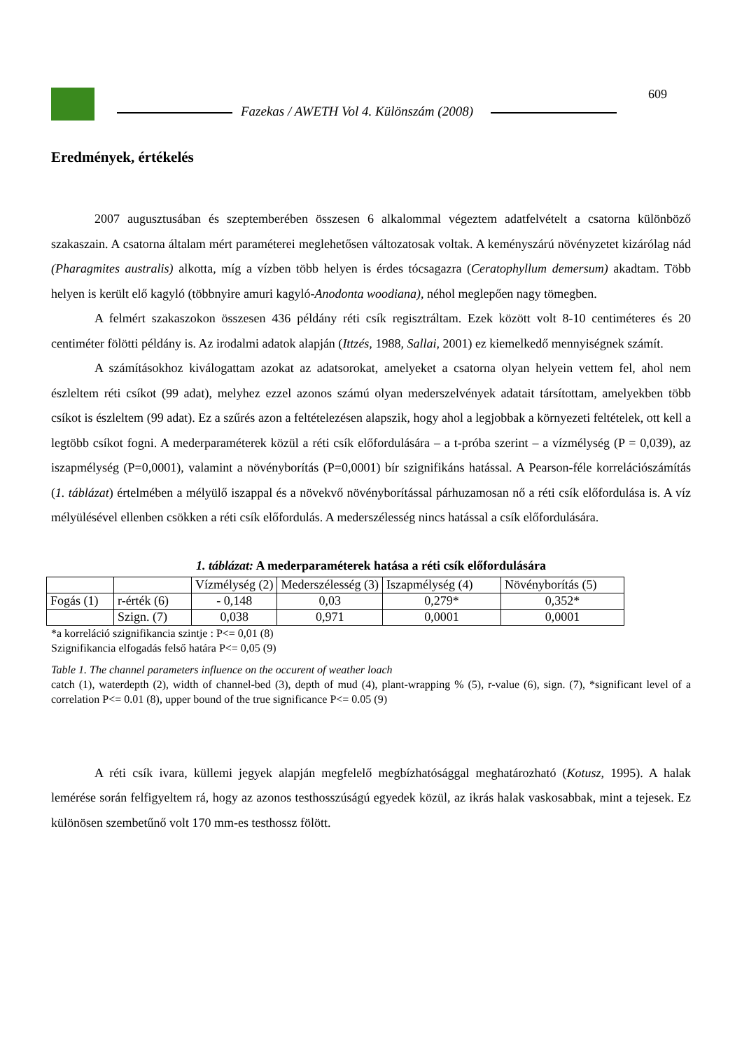Fazekas / AWETH Vol 4. Különszám (2008)
609
Eredmények, értékelés
2007 augusztusában és szeptemberében összesen 6 alkalommal végeztem adatfelvételt a csatorna különböző szakaszain. A csatorna általam mért paraméterei meglehetősen változatosak voltak. A keményszárú növényzetet kizárólag nád (Pharagmites australis) alkotta, míg a vízben több helyen is érdes tócsagazra (Ceratophyllum demersum) akadtam. Több helyen is került elő kagyló (többnyire amuri kagyló-Anodonta woodiana), néhol meglepően nagy tömegben.
A felmért szakaszokon összesen 436 példány réti csík regisztráltam. Ezek között volt 8-10 centiméteres és 20 centiméter fölötti példány is. Az irodalmi adatok alapján (Ittzés, 1988, Sallai, 2001) ez kiemelkedő mennyiségnek számít.
A számításokhoz kiválogattam azokat az adatsorokat, amelyeket a csatorna olyan helyein vettem fel, ahol nem észleltem réti csíkot (99 adat), melyhez ezzel azonos számú olyan mederszelvények adatait társítottam, amelyekben több csíkot is észleltem (99 adat). Ez a szűrés azon a feltételezésen alapszik, hogy ahol a legjobbak a környezeti feltételek, ott kell a legtöbb csíkot fogni. A mederparaméterek közül a réti csík előfordulására – a t-próba szerint – a vízmélység (P = 0,039), az iszapmélység (P=0,0001), valamint a növényborítás (P=0,0001) bír szignifikáns hatással. A Pearson-féle korrelációszámítás (1. táblázat) értelmében a mélyülő iszappal és a növekvő növényborítással párhuzamosan nő a réti csík előfordulása is. A víz mélyülésével ellenben csökken a réti csík előfordulás. A mederszélesség nincs hatással a csík előfordulására.
1. táblázat: A mederparaméterek hatása a réti csík előfordulására
| | | Vízmélység (2) | Mederszélesség (3) | Iszapmélység (4) | Növényborítás (5) |
| Fogás (1) | r-érték (6) | - 0,148 | 0,03 | 0,279* | 0,352* |
| | Szign. (7) | 0,038 | 0,971 | 0,0001 | 0,0001 |
*a korreláció szignifikancia szintje : P<= 0,01 (8)
Szignifikancia elfogadás felső határa P<= 0,05 (9)
Table 1. The channel parameters influence on the occurent of weather loach
catch (1), waterdepth (2), width of channel-bed (3), depth of mud (4), plant-wrapping % (5), r-value (6), sign. (7), *significant level of a correlation P<= 0.01 (8), upper bound of the true significance P<= 0.05 (9)
A réti csík ivara, küllemi jegyek alapján megfelelő megbízhatósággal meghatározható (Kotusz, 1995). A halak lemérése során felfigyeltem rá, hogy az azonos testhosszúságú egyedek közül, az ikrás halak vaskosabbak, mint a tejesek. Ez különösen szembetűnő volt 170 mm-es testhossz fölött.